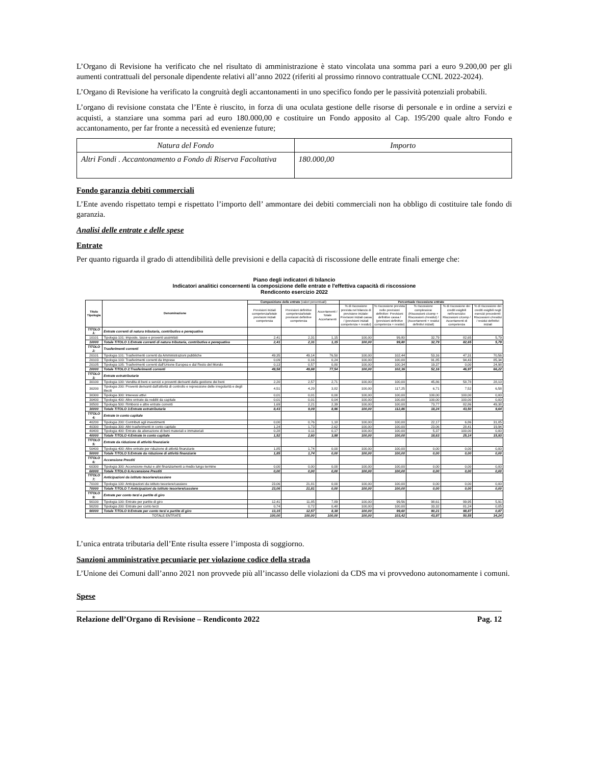L’Organo di Revisione ha verificato che nel risultato di amministrazione è stato vincolata una somma pari a euro 9.200,00 per gli aumenti contrattuali del personale dipendente relativi all’anno 2022 (riferiti al prossimo rinnovo contrattuale CCNL 2022-2024).
L’Organo di Revisione ha verificato la congruità degli accantonamenti in uno specifico fondo per le passività potenziali probabili.
L’organo di revisione constata che l’Ente è riuscito, in forza di una oculata gestione delle risorse di personale e in ordine a servizi e acquisti, a stanziare una somma pari ad euro 180.000,00 e costituire un Fondo apposito al Cap. 195/200 quale altro Fondo e accantonamento, per far fronte a necessità ed evenienze future;
| Natura del Fondo | Importo |
| Altri Fondi . Accantonamento a Fondo di Riserva Facoltativa | 180.000,00 |
Fondo garanzia debiti commerciali
L’Ente avendo rispettato tempi e rispettato l’importo dell’ ammontare dei debiti commerciali non ha obbligo di costituire tale fondo di garanzia.
Analisi delle entrate e delle spese
Entrate
Per quanto riguarda il grado di attendibilità delle previsioni e della capacità di riscossione delle entrate finali emerge che:
Piano degli indicatori di bilancio
Indicatori analitici concernenti la composizione delle entrate e l'effettiva capacità di riscossione
Rendiconto esercizio 2022
| Titolo Tipologia | Denominazione | Composizione delle entrate (valori percentuali) | | | Percentuale riscossione entrate | | | | |
| --- | --- | --- | --- | --- | --- | --- | --- | --- | --- |
| | | Previsioni iniziali competenza/totale previsioni iniziali competenza | Previsioni definitive competenza/totale previsioni definitive competenza | Accertamenti / Totale Accertamenti | % di riscossione prevista nel bilancio di previsione iniziale: Previsioni iniziali cassa / (previsioni iniziali competenza + residui) | % riscossione prevista nelle previsioni definitive: Previsioni definitive cassa / (previsioni definitive competenza + residui) | % riscossione complessiva: (Riscossioni c/comp + Riscossioni c/residui) / (Accertamenti + residui definitivi iniziali) | % di riscossione dei crediti esigibili nell'esercizio: Riscossioni c/comp / Accertamenti di competenza | % di riscossione dei crediti esigibili negli esercizi precedenti: Riscossioni c/residui / residui definitivi iniziali |
| TITOLO 1: | Entrate correnti di natura tributaria, contributiva e perequativa | | | | | | | | |
| 10101 | Tipologia 101: Imposte, tasse e proventi assimilati | 2,41 | 2,31 | 1,15 | 100,00 | 99,80 | 32,79 | 82,65 | 5,79 |
| 10000 | Totale TITOLO 1:Entrate correnti di natura tributaria, contributiva e perequativa | 2,41 | 2,31 | 1,15 | 100,00 | 99,80 | 32,79 | 82,65 | 5,79 |
| TITOLO 2: | Trasferimenti correnti | | | | | | | | |
| 20101 | Tipologia 101: Trasferimenti correnti da Amministrazioni pubbliche | 49,35 | 49,14 | 76,50 | 100,00 | 102,44 | 53,16 | 47,31 | 70,56 |
| 20103 | Tipologia 103: Trasferimenti correnti da Imprese | 0,09 | 0,16 | 0,24 | 100,00 | 100,00 | 91,85 | 94,43 | 85,34 |
| 20105 | Tipologia 105: Trasferimenti correnti dall'Unione Europea e dal Resto del Mondo | 0,13 | 0,57 | 0,80 | 100,00 | 100,34 | 19,37 | 0,00 | 24,98 |
| 20000 | Totale TITOLO 2:Trasferimenti correnti | 49,58 | 49,88 | 77,54 | 100,00 | 102,36 | 52,16 | 46,97 | 66,22 |
| TITOLO 3: | Entrate extratributarie | | | | | | | | |
| 30100 | Tipologia 100: Vendita di beni e servizi e proventi derivanti dalla gestione dei beni | 2,20 | 2,57 | 2,71 | 100,00 | 100,00 | 45,86 | 58,78 | 28,10 |
| 30200 | Tipologia 200: Proventi derivanti dall'attività di controllo e repressione delle irregolarità e degli illeciti | 4,51 | 4,29 | 3,82 | 100,00 | 117,25 | 6,71 | 7,52 | 6,58 |
| 30300 | Tipologia 300: Interessi attivi | 0,01 | 0,01 | 0,00 | 100,00 | 100,00 | 100,00 | 100,00 | 0,00 |
| 30400 | Tipologia 400: Altre entrate da redditi da capitale | 0,01 | 0,01 | 0,04 | 100,00 | 100,00 | 100,00 | 100,00 | 0,00 |
| 30500 | Tipologia 500: Rimborsi e altre entrate correnti | 1,69 | 2,21 | 2,39 | 100,00 | 100,00 | 73,77 | 82,86 | 49,38 |
| 30000 | Totale TITOLO 3:Entrate extratributarie | 8,43 | 9,09 | 8,96 | 100,00 | 112,86 | 18,24 | 43,50 | 9,64 |
| TITOLO 4: | Entrate in conto capitale | | | | | | | | |
| 40200 | Tipologia 200: Contributi agli investimenti | 0,00 | 0,76 | 1,18 | 100,00 | 100,00 | 22,17 | 6,86 | 31,05 |
| 40300 | Tipologia 300: Altri trasferimenti in conto capitale | 1,24 | 1,73 | 2,62 | 100,00 | 100,00 | 23,06 | 28,41 | 19,94 |
| 40400 | Tipologia 400: Entrate da alienazione di beni materiali e immateriali | 0,28 | 0,11 | 0,17 | 100,00 | 100,00 | 5,37 | 100,00 | 0,00 |
| 40000 | Totale TITOLO 4:Entrate in conto capitale | 1,52 | 2,60 | 3,98 | 100,00 | 100,00 | 18,63 | 25,14 | 15,93 |
| TITOLO 5: | Entrate da riduzione di attività finanziarie | | | | | | | | |
| 50400 | Tipologia 400: Altre entrate per riduzione di attività finanziarie | 1,85 | 1,74 | 0,00 | 100,00 | 100,00 | 0,00 | 0,00 | 0,00 |
| 50000 | Totale TITOLO 5:Entrate da riduzione di attività finanziarie | 1,85 | 1,74 | 0,00 | 100,00 | 100,00 | 0,00 | 0,00 | 0,00 |
| TITOLO 6: | Accensione Prestiti | | | | | | | | |
| 60300 | Tipologia 300: Accensione mutui e altri finanziamenti a medio lungo termine | 0,00 | 0,00 | 0,00 | 100,00 | 100,00 | 0,00 | 0,00 | 0,00 |
| 60000 | Totale TITOLO 6:Accensione Prestiti | 0,00 | 0,00 | 0,00 | 100,00 | 100,00 | 0,00 | 0,00 | 0,00 |
| TITOLO 7: | Anticipazioni da istituto tesoriere/cassiere | | | | | | | | |
| 70100 | Tipologia 100: Anticipazioni da istituto tesoriere/cassiere | 23,06 | 21,81 | 0,00 | 100,00 | 100,00 | 0,00 | 0,00 | 0,00 |
| 70000 | Totale TITOLO 7:Anticipazioni da istituto tesoriere/cassiere | 23,06 | 21,81 | 0,00 | 100,00 | 100,00 | 0,00 | 0,00 | 0,00 |
| TITOLO 9: | Entrate per conto terzi e partite di giro | | | | | | | | |
| 90100 | Tipologia 100: Entrate per partite di giro | 12,41 | 11,85 | 7,89 | 100,00 | 99,56 | 98,61 | 99,95 | 5,91 |
| 90200 | Tipologia 200: Entrate per conto terzi | 0,74 | 0,72 | 0,48 | 100,00 | 100,00 | 33,32 | 81,24 | 0,05 |
| 90000 | Totale TITOLO 9:Entrate per conto terzi e partite di giro | 13,15 | 12,57 | 8,38 | 100,00 | 99,60 | 90,21 | 98,87 | 0,87 |
| TOTALE ENTRATE | | 100,00 | 100,00 | 100,00 | 100,00 | 103,42 | 43,97 | 50,55 | 34,24 |
L’unica entrata tributaria dell’Ente risulta essere l’imposta di soggiorno.
Sanzioni amministrative pecuniarie per violazione codice della strada
L’Unione dei Comuni dall’anno 2021 non provvede più all’incasso delle violazioni da CDS ma vi provvedono autonomamente i comuni.
Spese
Relazione dell’Organo di Revisione – Rendiconto 2022 Pag. 12